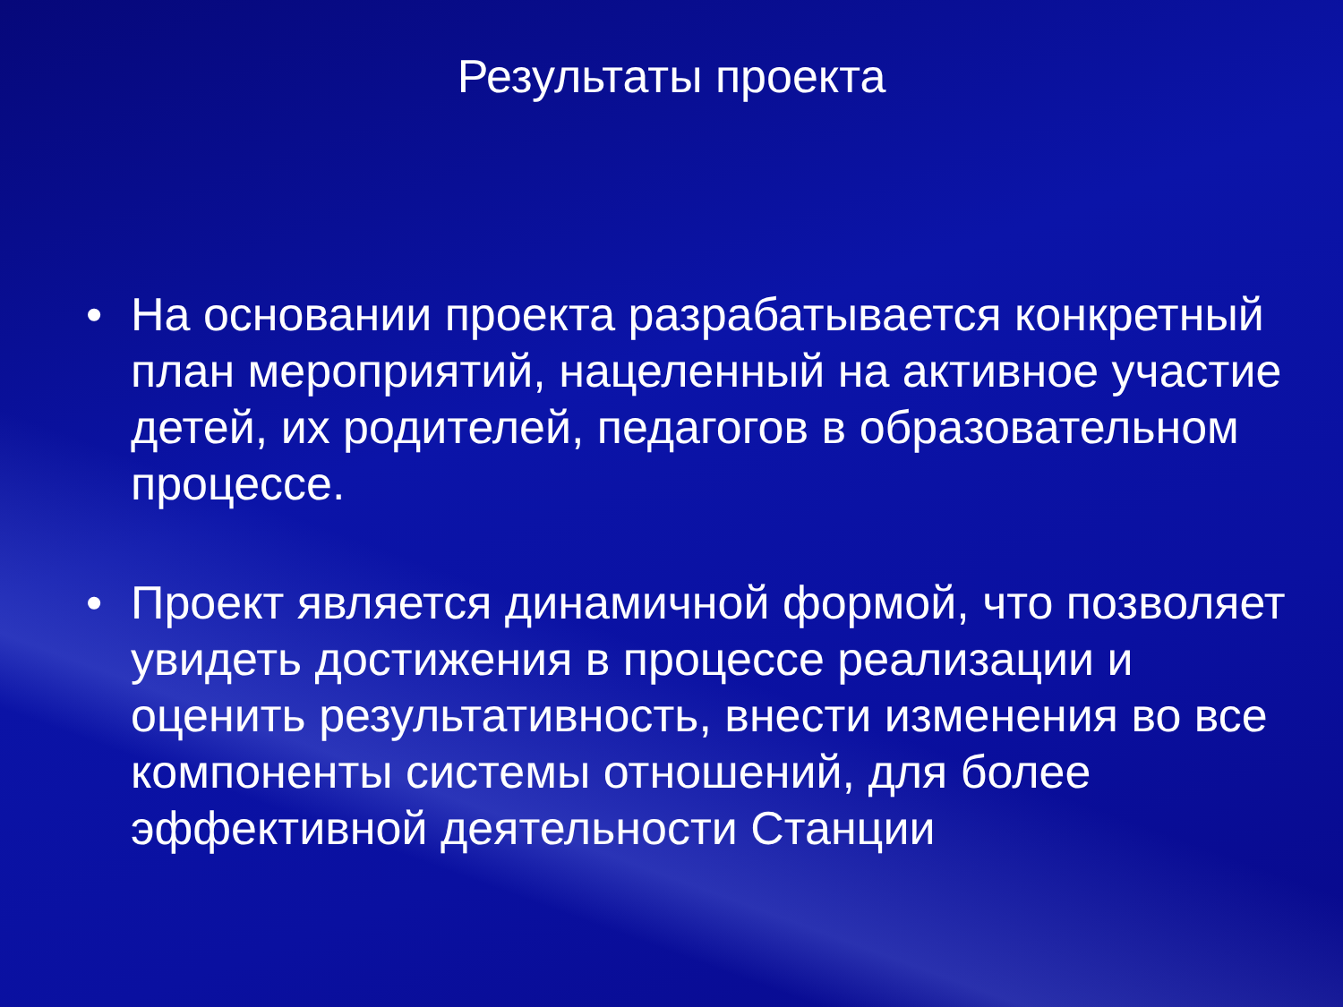Результаты проекта
• На основании проекта разрабатывается конкретный план мероприятий, нацеленный на активное участие детей, их родителей, педагогов в образовательном процессе.
• Проект является динамичной формой, что позволяет увидеть достижения в процессе реализации и оценить результативность, внести изменения во все компоненты системы отношений, для более эффективной деятельности Станции